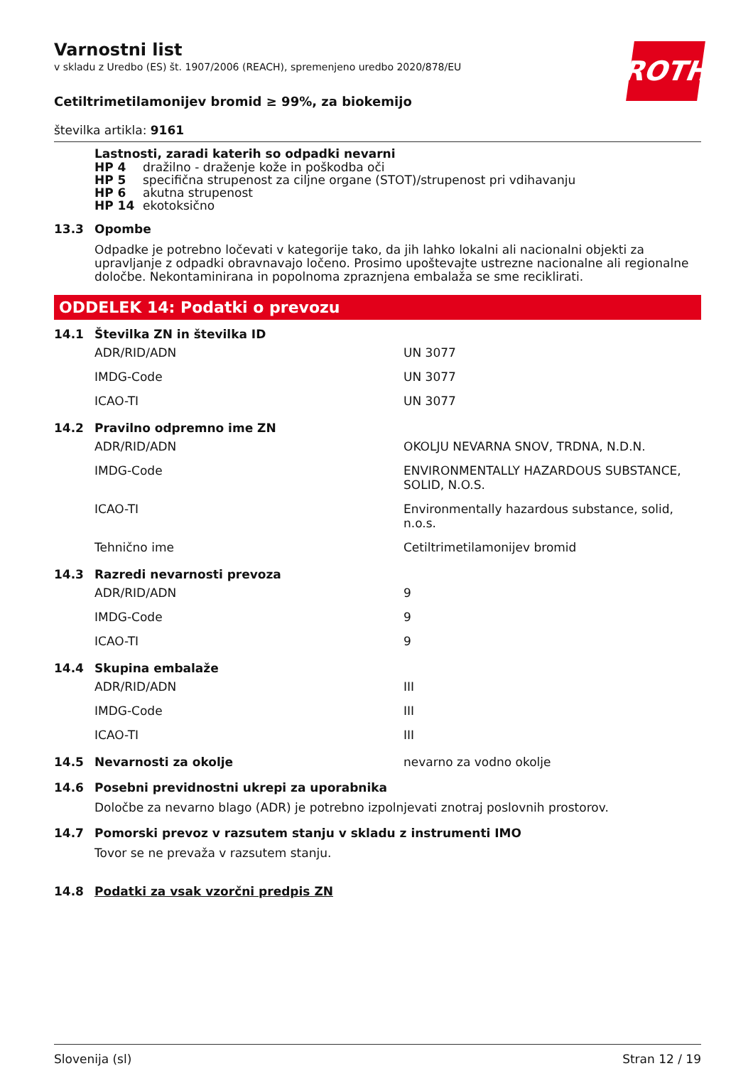ROTH
Varnostni list
v skladu z Uredbo (ES) št. 1907/2006 (REACH), spremenjeno uredbo 2020/878/EU
Cetiltrimetilamonijev bromid ≥ 99%, za biokemijo
številka artikla: 9161
Lastnosti, zaradi katerih so odpadki nevarni
| HP 4 | dražilno - draženje kože in poškodba oči |
| HP 5 | specifična strupenost za ciljne organe (STOT)/strupenost pri vdihavanju |
| HP 6 | akutna strupenost |
| HP 14 | ekotoksično |
13.3 Opombe
Odpadke je potrebno ločevati v kategorije tako, da jih lahko lokalni ali nacionalni objekti za upravljanje z odpadki obravnavajo ločeno. Prosimo upoštevajte ustrezne nacionalne ali regionalne določbe. Nekontaminirana in popolnoma zpraznjena embalaža se sme reciklirati.
ODDELEK 14: Podatki o prevozu
14.1 Številka ZN in številka ID
| ADR/RID/ADN | UN 3077 |
| IMDG-Code | UN 3077 |
| ICAO-TI | UN 3077 |
14.2 Pravilno odpremno ime ZN
| ADR/RID/ADN | OKOLJU NEVARNA SNOV, TRDNA, N.D.N. |
| IMDG-Code | ENVIRONMENTALLY HAZARDOUS SUBSTANCE, SOLID, N.O.S. |
| ICAO-TI | Environmentally hazardous substance, solid, n.o.s. |
| Tehnično ime | Cetiltrimetilamonijev bromid |
14.3 Razredi nevarnosti prevoza
| ADR/RID/ADN | 9 |
| IMDG-Code | 9 |
| ICAO-TI | 9 |
14.4 Skupina embalaže
| ADR/RID/ADN | III |
| IMDG-Code | III |
| ICAO-TI | III |
14.5 Nevarnosti za okolje nevarno za vodno okolje
14.6 Posebni previdnostni ukrepi za uporabnika
Določbe za nevarno blago (ADR) je potrebno izpolnjevati znotraj poslovnih prostorov.
14.7 Pomorski prevoz v razsutem stanju v skladu z instrumenti IMO
Tovor se ne prevaža v razsutem stanju.
14.8 Podatki za vsak vzorčni predpis ZN
Slovenija (sl) Stran 12 / 19